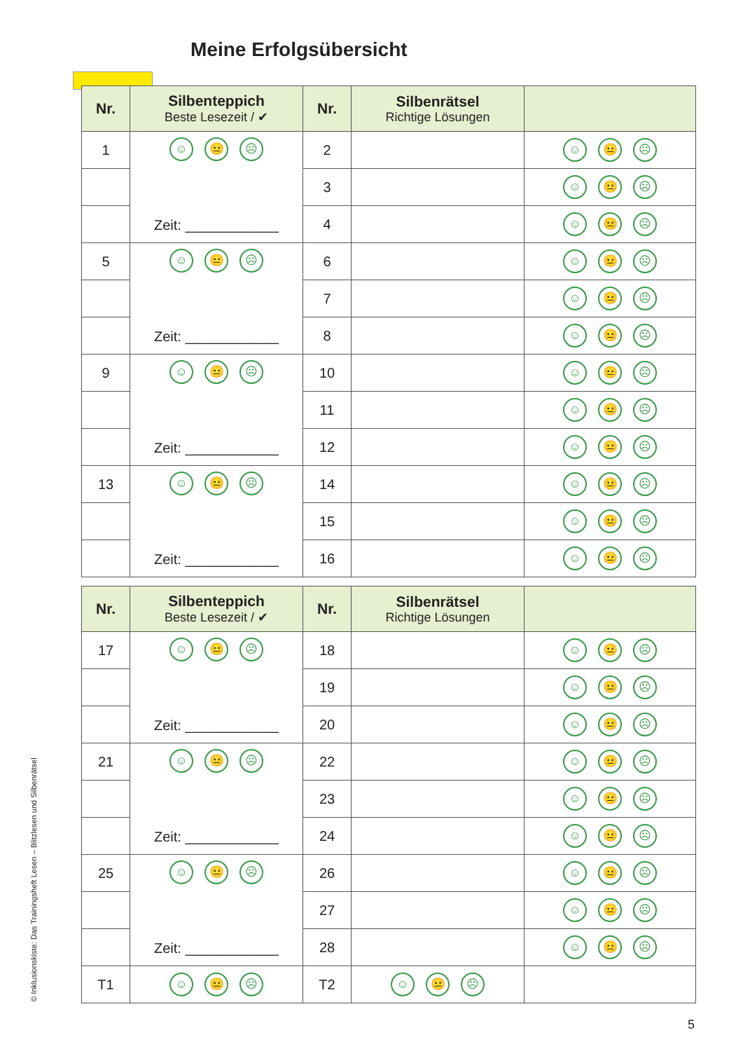Meine Erfolgsübersicht
| Nr. | Silbenteppich Beste Lesezeit / ✔ | Nr. | Silbenrätsel Richtige Lösungen | |
| --- | --- | --- | --- | --- |
| 1 | ☺ 😐 ☹ Zeit: ____________ | 2 | | ☺ 😐 ☹ |
| | | 3 | | ☺ 😐 ☹ |
| | | 4 | | ☺ 😐 ☹ |
| 5 | ☺ 😐 ☹ Zeit: ____________ | 6 | | ☺ 😐 ☹ |
| | | 7 | | ☺ 😐 ☹ |
| | | 8 | | ☺ 😐 ☹ |
| 9 | ☺ 😐 ☹ Zeit: ____________ | 10 | | ☺ 😐 ☹ |
| | | 11 | | ☺ 😐 ☹ |
| | | 12 | | ☺ 😐 ☹ |
| 13 | ☺ 😐 ☹ Zeit: ____________ | 14 | | ☺ 😐 ☹ |
| | | 15 | | ☺ 😐 ☹ |
| | | 16 | | ☺ 😐 ☹ |
| Nr. | Silbenteppich Beste Lesezeit / ✔ | Nr. | Silbenrätsel Richtige Lösungen | |
| --- | --- | --- | --- | --- |
| 17 | ☺ 😐 ☹ Zeit: ____________ | 18 | | ☺ 😐 ☹ |
| | | 19 | | ☺ 😐 ☹ |
| | | 20 | | ☺ 😐 ☹ |
| 21 | ☺ 😐 ☹ Zeit: ____________ | 22 | | ☺ 😐 ☹ |
| | | 23 | | ☺ 😐 ☹ |
| | | 24 | | ☺ 😐 ☹ |
| 25 | ☺ 😐 ☹ Zeit: ____________ | 26 | | ☺ 😐 ☹ |
| | | 27 | | ☺ 😐 ☹ |
| | | 28 | | ☺ 😐 ☹ |
| T1 | ☺ 😐 ☹ | T2 | ☺ 😐 ☹ | |
© Inklusionskiste: Das Trainingsheft Lesen – Blitzlesen und Silbenrätsel
5